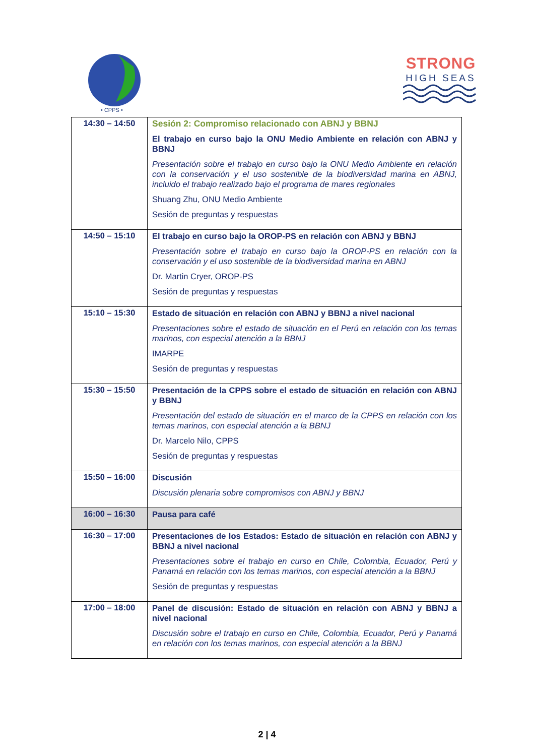• CPPS •
STRONG
HIGH SEAS
| 14:30 – 14:50 | Sesión 2: Compromiso relacionado con ABNJ y BBNJ El trabajo en curso bajo la ONU Medio Ambiente en relación con ABNJ y BBNJ Presentación sobre el trabajo en curso bajo la ONU Medio Ambiente en relación con la conservación y el uso sostenible de la biodiversidad marina en ABNJ, incluido el trabajo realizado bajo el programa de mares regionales Shuang Zhu, ONU Medio Ambiente Sesión de preguntas y respuestas |
| 14:50 – 15:10 | El trabajo en curso bajo la OROP-PS en relación con ABNJ y BBNJ Presentación sobre el trabajo en curso bajo la OROP-PS en relación con la conservación y el uso sostenible de la biodiversidad marina en ABNJ Dr. Martin Cryer, OROP-PS Sesión de preguntas y respuestas |
| 15:10 – 15:30 | Estado de situación en relación con ABNJ y BBNJ a nivel nacional Presentaciones sobre el estado de situación en el Perú en relación con los temas marinos, con especial atención a la BBNJ IMARPE Sesión de preguntas y respuestas |
| 15:30 – 15:50 | Presentación de la CPPS sobre el estado de situación en relación con ABNJ y BBNJ Presentación del estado de situación en el marco de la CPPS en relación con los temas marinos, con especial atención a la BBNJ Dr. Marcelo Nilo, CPPS Sesión de preguntas y respuestas |
| 15:50 – 16:00 | Discusión Discusión plenaria sobre compromisos con ABNJ y BBNJ |
| 16:00 – 16:30 | Pausa para café |
| 16:30 – 17:00 | Presentaciones de los Estados: Estado de situación en relación con ABNJ y BBNJ a nivel nacional Presentaciones sobre el trabajo en curso en Chile, Colombia, Ecuador, Perú y Panamá en relación con los temas marinos, con especial atención a la BBNJ Sesión de preguntas y respuestas |
| 17:00 – 18:00 | Panel de discusión: Estado de situación en relación con ABNJ y BBNJ a nivel nacional Discusión sobre el trabajo en curso en Chile, Colombia, Ecuador, Perú y Panamá en relación con los temas marinos, con especial atención a la BBNJ |
2 | 4